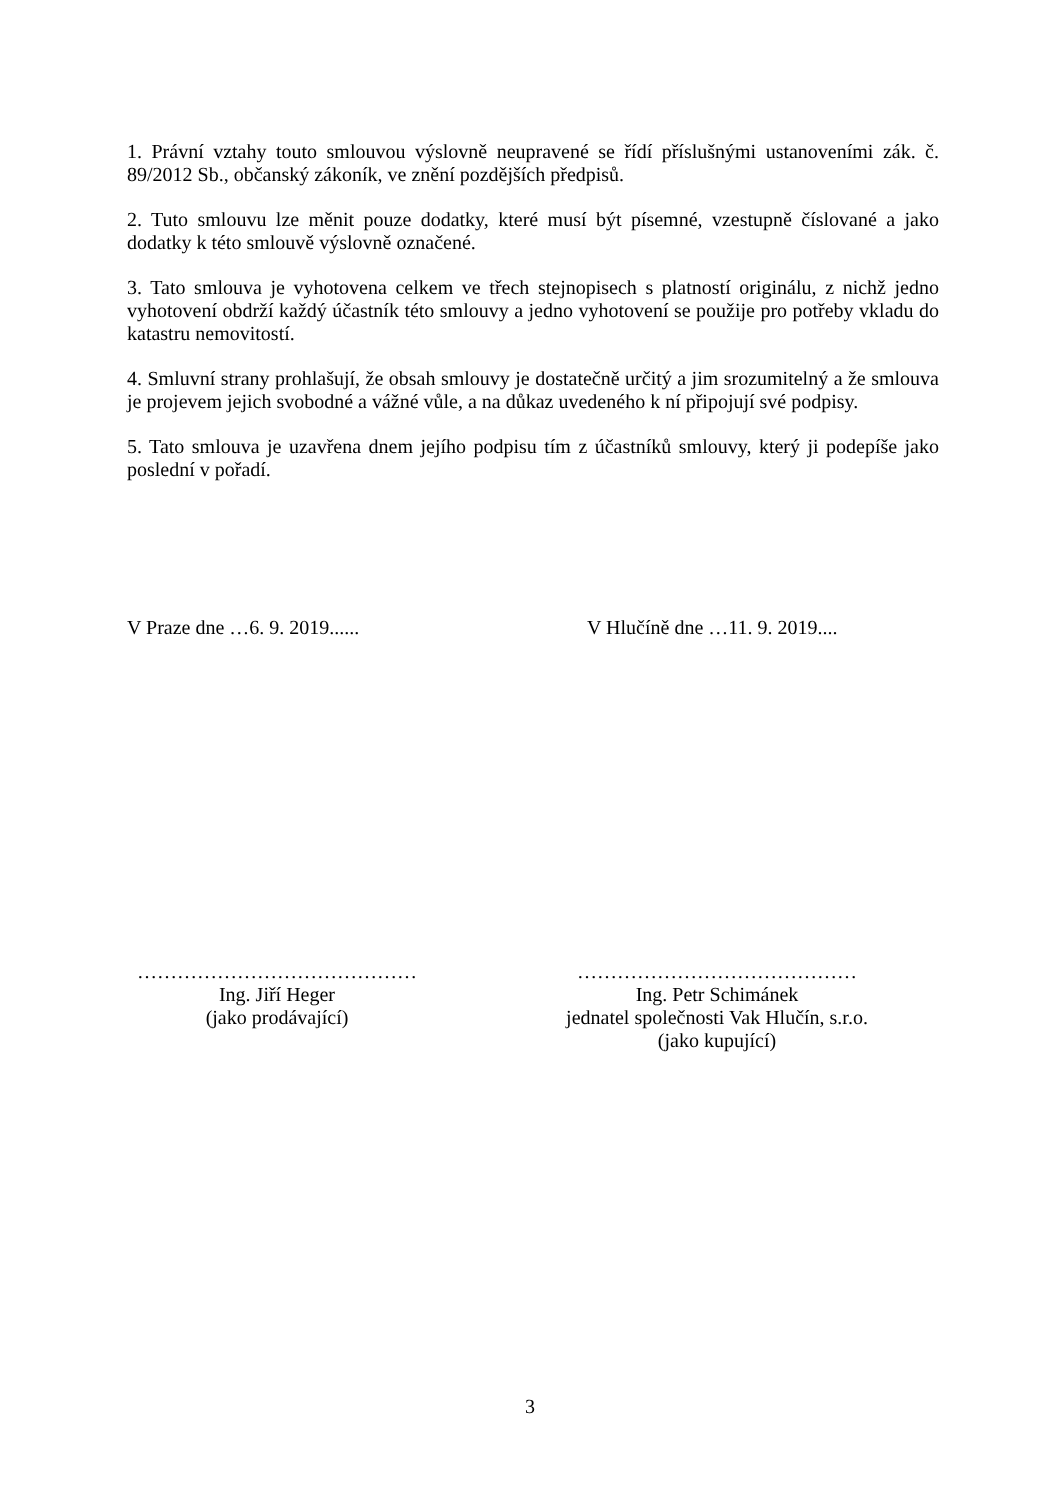1. Právní vztahy touto smlouvou výslovně neupravené se řídí příslušnými ustanoveními zák. č. 89/2012 Sb., občanský zákoník, ve znění pozdějších předpisů.
2. Tuto smlouvu lze měnit pouze dodatky, které musí být písemné, vzestupně číslované a jako dodatky k této smlouvě výslovně označené.
3. Tato smlouva je vyhotovena celkem ve třech stejnopisech s platností originálu, z nichž jedno vyhotovení obdrží každý účastník této smlouvy a jedno vyhotovení se použije pro potřeby vkladu do katastru nemovitostí.
4. Smluvní strany prohlašují, že obsah smlouvy je dostatečně určitý a jim srozumitelný a že smlouva je projevem jejich svobodné a vážné vůle, a na důkaz uvedeného k ní připojují své podpisy.
5. Tato smlouva je uzavřena dnem jejího podpisu tím z účastníků smlouvy, který ji podepíše jako poslední v pořadí.
V Praze dne …6. 9. 2019...... V Hlučíně dne …11. 9. 2019....
……………………………………
Ing. Jiří Heger
(jako prodávající)
……………………………………
Ing. Petr Schimánek
jednatel společnosti Vak Hlučín, s.r.o.
(jako kupující)
3